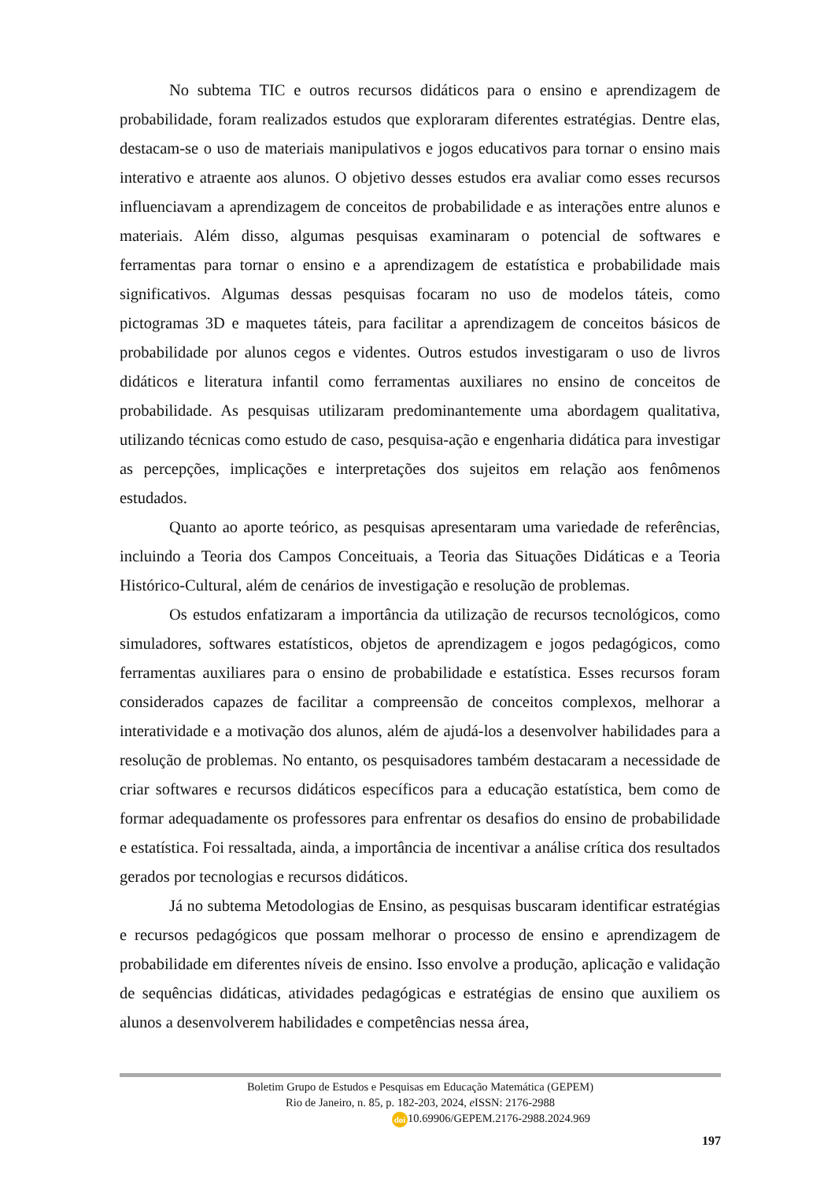No subtema TIC e outros recursos didáticos para o ensino e aprendizagem de probabilidade, foram realizados estudos que exploraram diferentes estratégias. Dentre elas, destacam-se o uso de materiais manipulativos e jogos educativos para tornar o ensino mais interativo e atraente aos alunos. O objetivo desses estudos era avaliar como esses recursos influenciavam a aprendizagem de conceitos de probabilidade e as interações entre alunos e materiais. Além disso, algumas pesquisas examinaram o potencial de softwares e ferramentas para tornar o ensino e a aprendizagem de estatística e probabilidade mais significativos. Algumas dessas pesquisas focaram no uso de modelos táteis, como pictogramas 3D e maquetes táteis, para facilitar a aprendizagem de conceitos básicos de probabilidade por alunos cegos e videntes. Outros estudos investigaram o uso de livros didáticos e literatura infantil como ferramentas auxiliares no ensino de conceitos de probabilidade. As pesquisas utilizaram predominantemente uma abordagem qualitativa, utilizando técnicas como estudo de caso, pesquisa-ação e engenharia didática para investigar as percepções, implicações e interpretações dos sujeitos em relação aos fenômenos estudados.
Quanto ao aporte teórico, as pesquisas apresentaram uma variedade de referências, incluindo a Teoria dos Campos Conceituais, a Teoria das Situações Didáticas e a Teoria Histórico-Cultural, além de cenários de investigação e resolução de problemas.
Os estudos enfatizaram a importância da utilização de recursos tecnológicos, como simuladores, softwares estatísticos, objetos de aprendizagem e jogos pedagógicos, como ferramentas auxiliares para o ensino de probabilidade e estatística. Esses recursos foram considerados capazes de facilitar a compreensão de conceitos complexos, melhorar a interatividade e a motivação dos alunos, além de ajudá-los a desenvolver habilidades para a resolução de problemas. No entanto, os pesquisadores também destacaram a necessidade de criar softwares e recursos didáticos específicos para a educação estatística, bem como de formar adequadamente os professores para enfrentar os desafios do ensino de probabilidade e estatística. Foi ressaltada, ainda, a importância de incentivar a análise crítica dos resultados gerados por tecnologias e recursos didáticos.
Já no subtema Metodologias de Ensino, as pesquisas buscaram identificar estratégias e recursos pedagógicos que possam melhorar o processo de ensino e aprendizagem de probabilidade em diferentes níveis de ensino. Isso envolve a produção, aplicação e validação de sequências didáticas, atividades pedagógicas e estratégias de ensino que auxiliem os alunos a desenvolverem habilidades e competências nessa área,
Boletim Grupo de Estudos e Pesquisas em Educação Matemática (GEPEM)
Rio de Janeiro, n. 85, p. 182-203, 2024, e ISSN: 2176-2988
doi 10.69906/GEPEM.2176-2988.2024.969
197